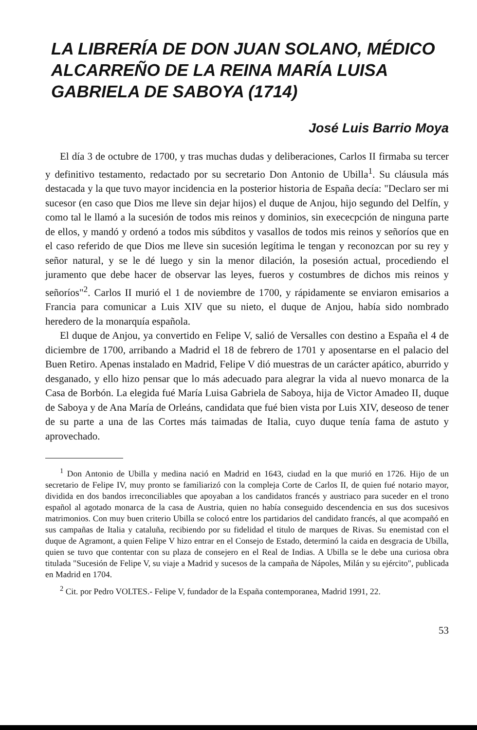LA LIBRERÍA DE DON JUAN SOLANO, MÉDICO ALCARREÑO DE LA REINA MARÍA LUISA GABRIELA DE SABOYA (1714)
José Luis Barrio Moya
El día 3 de octubre de 1700, y tras muchas dudas y deliberaciones, Carlos II firmaba su tercer y definitivo testamento, redactado por su secretario Don Antonio de Ubilla<sup>1</sup>. Su cláusula más destacada y la que tuvo mayor incidencia en la posterior historia de España decía: "Declaro ser mi sucesor (en caso que Dios me lleve sin dejar hijos) el duque de Anjou, hijo segundo del Delfín, y como tal le llamó a la sucesión de todos mis reinos y dominios, sin exececpción de ninguna parte de ellos, y mandó y ordenó a todos mis súbditos y vasallos de todos mis reinos y señoríos que en el caso referido de que Dios me lleve sin sucesión legítima le tengan y reconozcan por su rey y señor natural, y se le dé luego y sin la menor dilación, la posesión actual, procediendo el juramento que debe hacer de observar las leyes, fueros y costumbres de dichos mis reinos y señoríos"<sup>2</sup>. Carlos II murió el 1 de noviembre de 1700, y rápidamente se enviaron emisarios a Francia para comunicar a Luis XIV que su nieto, el duque de Anjou, había sido nombrado heredero de la monarquía española.
El duque de Anjou, ya convertido en Felipe V, salió de Versalles con destino a España el 4 de diciembre de 1700, arribando a Madrid el 18 de febrero de 1701 y aposentarse en el palacio del Buen Retiro. Apenas instalado en Madrid, Felipe V dió muestras de un carácter apático, aburrido y desganado, y ello hizo pensar que lo más adecuado para alegrar la vida al nuevo monarca de la Casa de Borbón. La elegida fué María Luisa Gabriela de Saboya, hija de Victor Amadeo II, duque de Saboya y de Ana María de Orleáns, candidata que fué bien vista por Luis XIV, deseoso de tener de su parte a una de las Cortes más taimadas de Italia, cuyo duque tenía fama de astuto y aprovechado.
<sup>1</sup> Don Antonio de Ubilla y medina nació en Madrid en 1643, ciudad en la que murió en 1726. Hijo de un secretario de Felipe IV, muy pronto se familiarizó con la compleja Corte de Carlos II, de quien fué notario mayor, dividida en dos bandos irreconciliables que apoyaban a los candidatos francés y austriaco para suceder en el trono español al agotado monarca de la casa de Austria, quien no había conseguido descendencia en sus dos sucesivos matrimonios. Con muy buen criterio Ubilla se colocó entre los partidarios del candidato francés, al que acompañó en sus campañas de Italia y cataluña, recibiendo por su fidelidad el titulo de marques de Rivas. Su enemistad con el duque de Agramont, a quien Felipe V hizo entrar en el Consejo de Estado, determinó la caida en desgracia de Ubilla, quien se tuvo que contentar con su plaza de consejero en el Real de Indias. A Ubilla se le debe una curiosa obra titulada "Sucesión de Felipe V, su viaje a Madrid y sucesos de la campaña de Nápoles, Milán y su ejército", publicada en Madrid en 1704.
<sup>2</sup> Cit. por Pedro VOLTES.- Felipe V, fundador de la España contemporanea, Madrid 1991, 22.
53